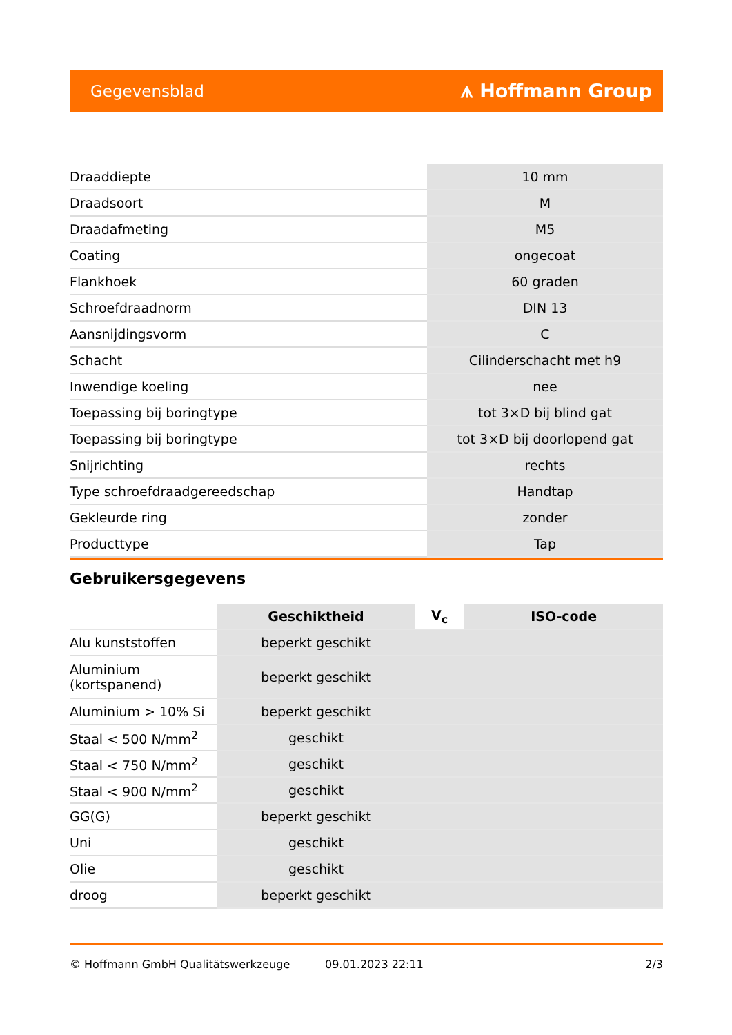Gegevensblad ⩚ Hoffmann Group
| Draaddiepte | 10 mm |
| Draadsoort | M |
| Draadafmeting | M5 |
| Coating | ongecoat |
| Flankhoek | 60 graden |
| Schroefdraadnorm | DIN 13 |
| Aansnijdingsvorm | C |
| Schacht | Cilinderschacht met h9 |
| Inwendige koeling | nee |
| Toepassing bij boringtype | tot 3×D bij blind gat |
| Toepassing bij boringtype | tot 3×D bij doorlopend gat |
| Snijrichting | rechts |
| Type schroefdraadgereedschap | Handtap |
| Gekleurde ring | zonder |
| Producttype | Tap |
Gebruikersgegevens
| | Geschiktheid | V<sub>c</sub> | ISO-code |
| --- | --- | --- | --- |
| Alu kunststoffen | beperkt geschikt | | |
| Aluminium (kortspanend) | beperkt geschikt | | |
| Aluminium > 10% Si | beperkt geschikt | | |
| Staal < 500 N/mm<sup>2</sup> | geschikt | | |
| Staal < 750 N/mm<sup>2</sup> | geschikt | | |
| Staal < 900 N/mm<sup>2</sup> | geschikt | | |
| GG(G) | beperkt geschikt | | |
| Uni | geschikt | | |
| Olie | geschikt | | |
| droog | beperkt geschikt | | |
© Hoffmann GmbH Qualitätswerkzeuge 09.01.2023 22:11 2/3